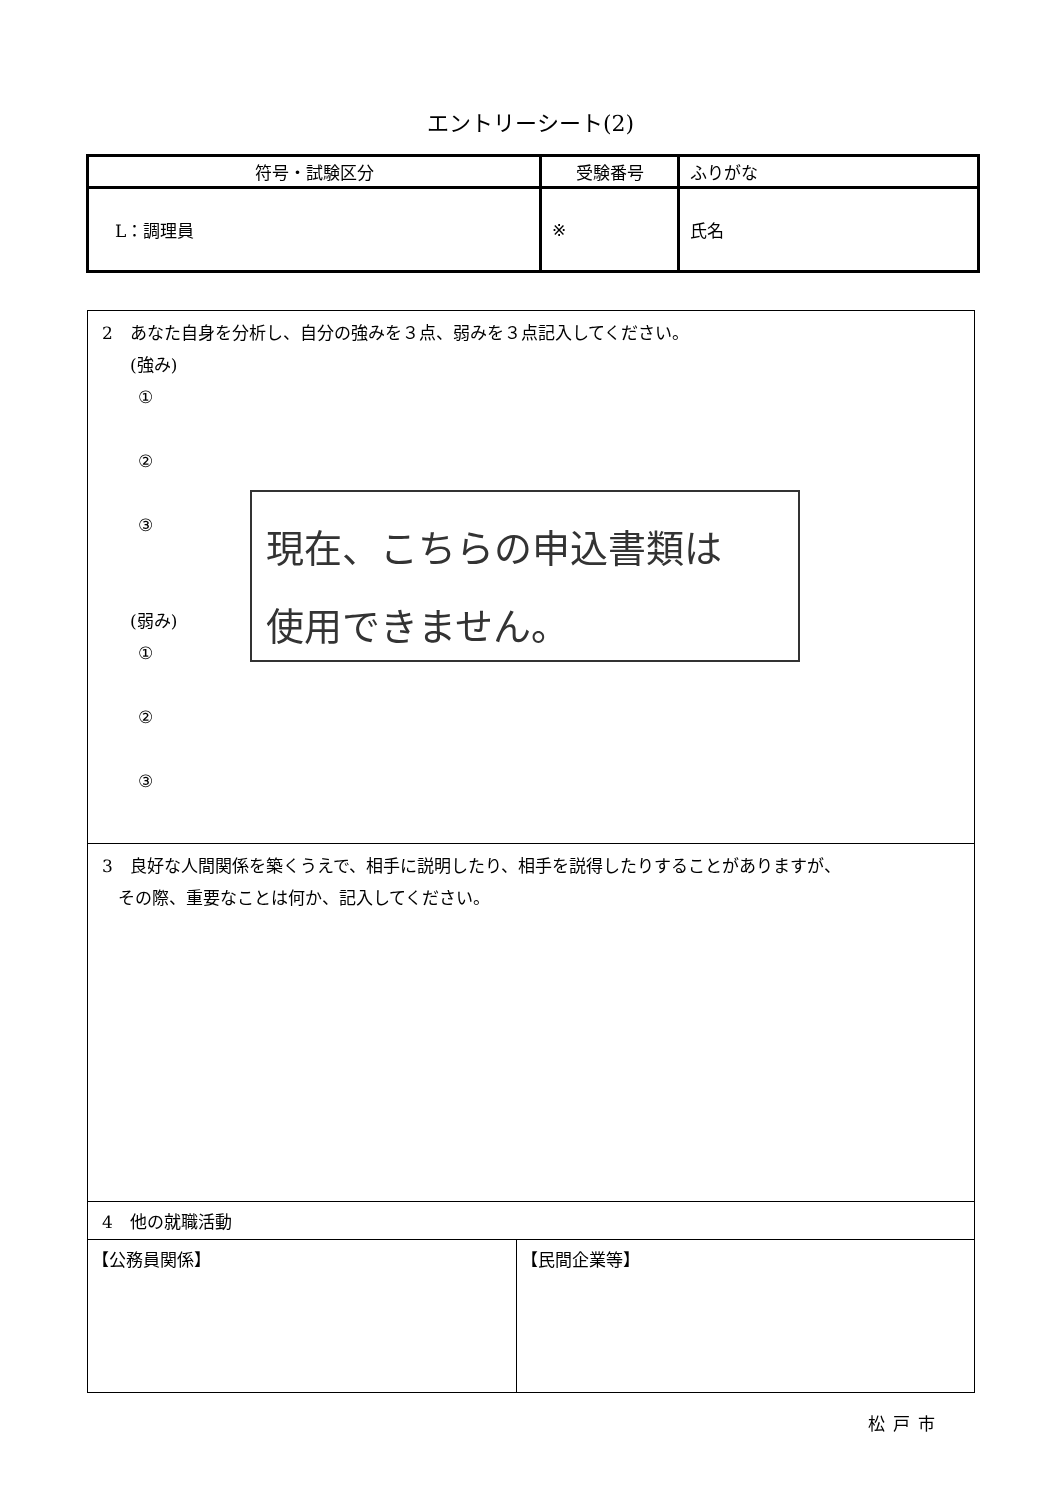エントリーシート(2)
| 符号・試験区分 | 受験番号 | ふりがな |
| L：調理員 | ※ | 氏名 |
| 2 あなた自身を分析し、自分の強みを３点、弱みを３点記入してください。 (強み) ① ② ③ (弱み) ① ② ③ | |
| 3 良好な人間関係を築くうえで、相手に説明したり、相手を説得したりすることがありますが、 その際、重要なことは何か、記入してください。 | |
| 4 他の就職活動 | |
| 【公務員関係】 | 【民間企業等】 |
現在、こちらの申込書類は
使用できません。
松戸市